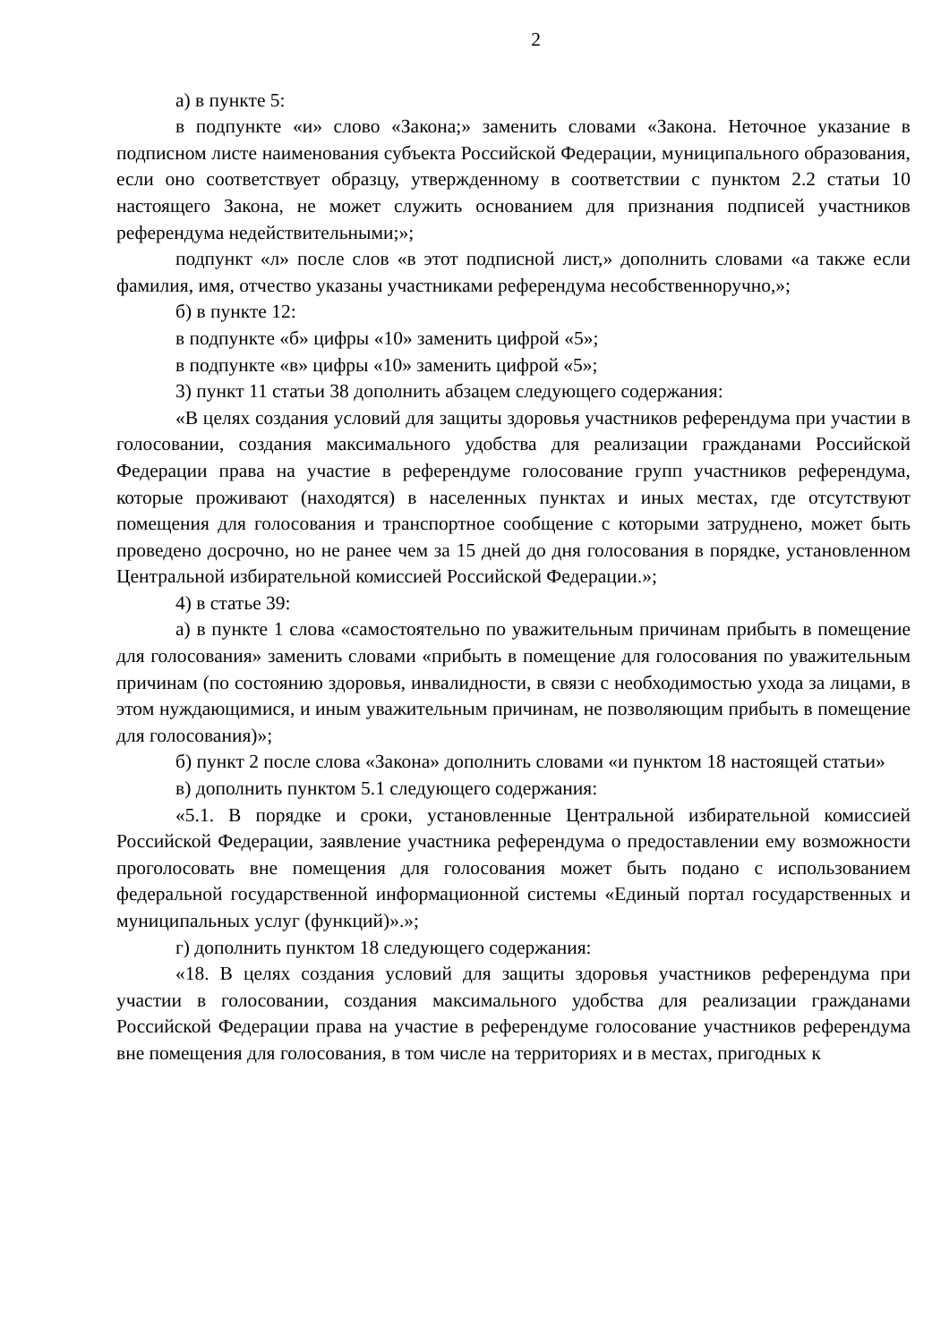2
а) в пункте 5:
в подпункте «и» слово «Закона;» заменить словами «Закона. Неточное указание в подписном листе наименования субъекта Российской Федерации, муниципального образования, если оно соответствует образцу, утвержденному в соответствии с пунктом 2.2 статьи 10 настоящего Закона, не может служить основанием для признания подписей участников референдума недействительными;»;
подпункт «л» после слов «в этот подписной лист,» дополнить словами «а также если фамилия, имя, отчество указаны участниками референдума несобственноручно,»;
б) в пункте 12:
в подпункте «б» цифры «10» заменить цифрой «5»;
в подпункте «в» цифры «10» заменить цифрой «5»;
3) пункт 11 статьи 38 дополнить абзацем следующего содержания:
«В целях создания условий для защиты здоровья участников референдума при участии в голосовании, создания максимального удобства для реализации гражданами Российской Федерации права на участие в референдуме голосование групп участников референдума, которые проживают (находятся) в населенных пунктах и иных местах, где отсутствуют помещения для голосования и транспортное сообщение с которыми затруднено, может быть проведено досрочно, но не ранее чем за 15 дней до дня голосования в порядке, установленном Центральной избирательной комиссией Российской Федерации.»;
4) в статье 39:
а) в пункте 1 слова «самостоятельно по уважительным причинам прибыть в помещение для голосования» заменить словами «прибыть в помещение для голосования по уважительным причинам (по состоянию здоровья, инвалидности, в связи с необходимостью ухода за лицами, в этом нуждающимися, и иным уважительным причинам, не позволяющим прибыть в помещение для голосования)»;
б) пункт 2 после слова «Закона» дополнить словами «и пунктом 18 настоящей статьи»
в) дополнить пунктом 5.1 следующего содержания:
«5.1. В порядке и сроки, установленные Центральной избирательной комиссией Российской Федерации, заявление участника референдума о предоставлении ему возможности проголосовать вне помещения для голосования может быть подано с использованием федеральной государственной информационной системы «Единый портал государственных и муниципальных услуг (функций)».»;
г) дополнить пунктом 18 следующего содержания:
«18. В целях создания условий для защиты здоровья участников референдума при участии в голосовании, создания максимального удобства для реализации гражданами Российской Федерации права на участие в референдуме голосование участников референдума вне помещения для голосования, в том числе на территориях и в местах, пригодных к